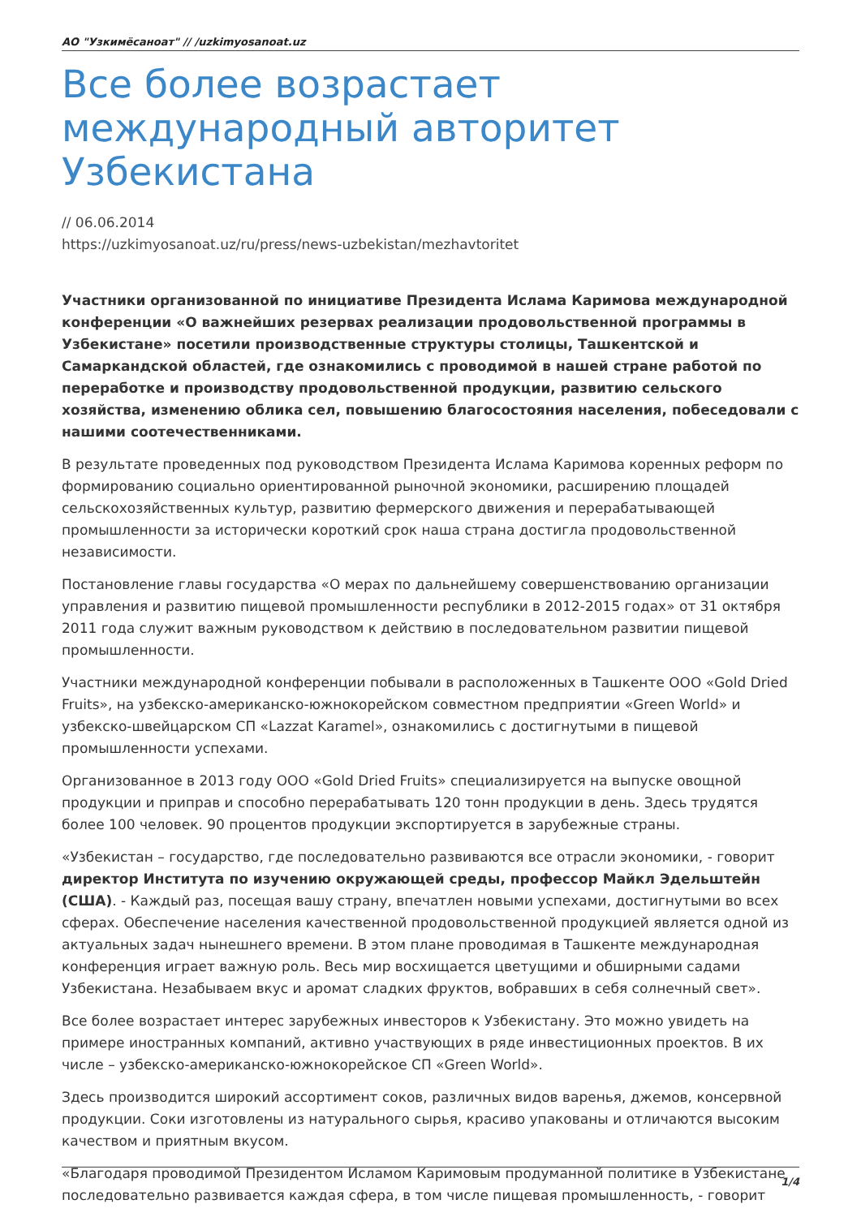АО "Узкимёсаноат" // /uzkimyosanoat.uz
Все более возрастает международный авторитет Узбекистана
// 06.06.2014
https://uzkimyosanoat.uz/ru/press/news-uzbekistan/mezhavtoritet
Участники организованной по инициативе Президента Ислама Каримова международной конференции «О важнейших резервах реализации продовольственной программы в Узбекистане» посетили производственные структуры столицы, Ташкентской и Самаркандской областей, где ознакомились с проводимой в нашей стране работой по переработке и производству продовольственной продукции, развитию сельского хозяйства, изменению облика сел, повышению благосостояния населения, побеседовали с нашими соотечественниками.
В результате проведенных под руководством Президента Ислама Каримова коренных реформ по формированию социально ориентированной рыночной экономики, расширению площадей сельскохозяйственных культур, развитию фермерского движения и перерабатывающей промышленности за исторически короткий срок наша страна достигла продовольственной независимости.
Постановление главы государства «О мерах по дальнейшему совершенствованию организации управления и развитию пищевой промышленности республики в 2012-2015 годах» от 31 октября 2011 года служит важным руководством к действию в последовательном развитии пищевой промышленности.
Участники международной конференции побывали в расположенных в Ташкенте ООО «Gold Dried Fruits», на узбекско-американско-южнокорейском совместном предприятии «Green World» и узбекско-швейцарском СП «Lazzat Karamel», ознакомились с достигнутыми в пищевой промышленности успехами.
Организованное в 2013 году ООО «Gold Dried Fruits» специализируется на выпуске овощной продукции и приправ и способно перерабатывать 120 тонн продукции в день. Здесь трудятся более 100 человек. 90 процентов продукции экспортируется в зарубежные страны.
«Узбекистан – государство, где последовательно развиваются все отрасли экономики, - говорит директор Института по изучению окружающей среды, профессор Майкл Эдельштейн (США). - Каждый раз, посещая вашу страну, впечатлен новыми успехами, достигнутыми во всех сферах. Обеспечение населения качественной продовольственной продукцией является одной из актуальных задач нынешнего времени. В этом плане проводимая в Ташкенте международная конференция играет важную роль. Весь мир восхищается цветущими и обширными садами Узбекистана. Незабываем вкус и аромат сладких фруктов, вобравших в себя солнечный свет».
Все более возрастает интерес зарубежных инвесторов к Узбекистану. Это можно увидеть на примере иностранных компаний, активно участвующих в ряде инвестиционных проектов. В их числе – узбекско-американско-южнокорейское СП «Green World».
Здесь производится широкий ассортимент соков, различных видов варенья, джемов, консервной продукции. Соки изготовлены из натурального сырья, красиво упакованы и отличаются высоким качеством и приятным вкусом.
«Благодаря проводимой Президентом Исламом Каримовым продуманной политике в Узбекистане последовательно развивается каждая сфера, в том числе пищевая промышленность, - говорит
1/4